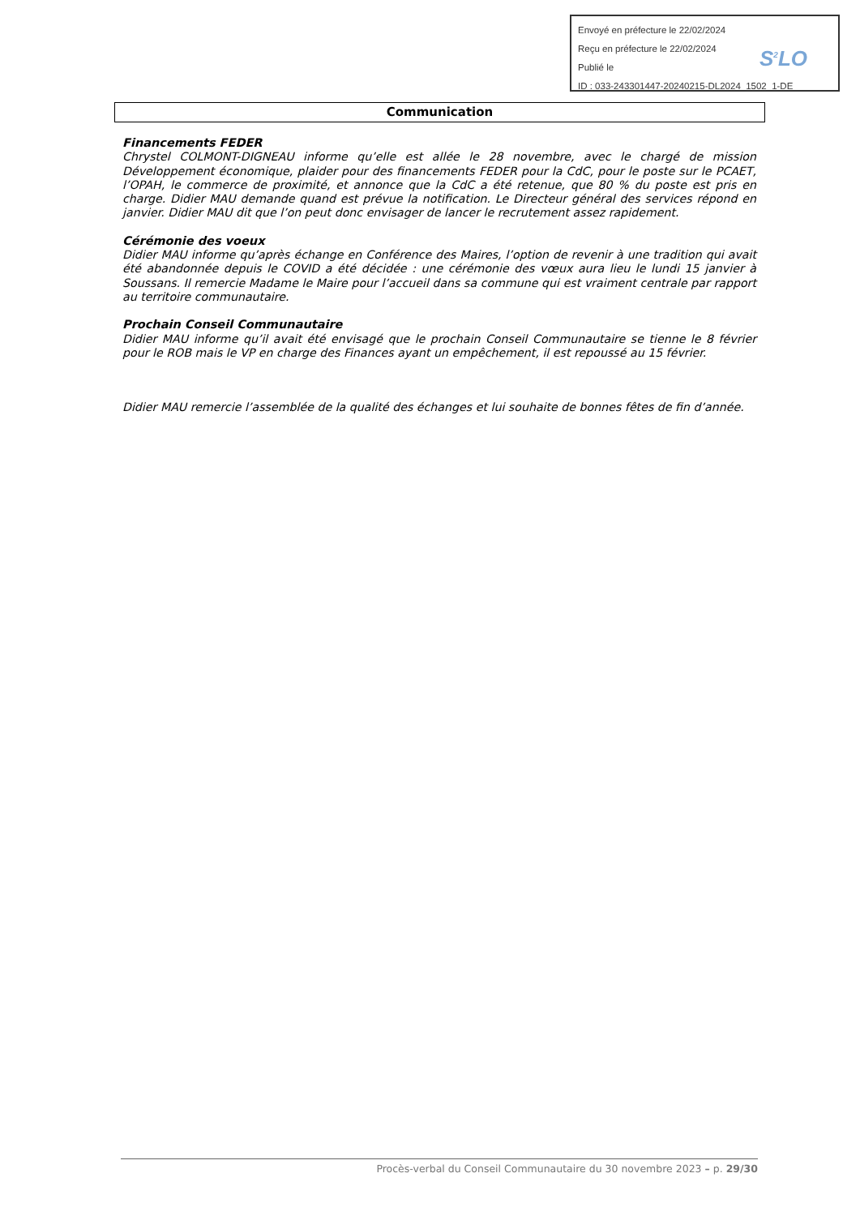Envoyé en préfecture le 22/02/2024
Reçu en préfecture le 22/02/2024
Publié le
ID : 033-243301447-20240215-DL2024_1502_1-DE
S<sup>2</sup>LO
Communication
Financements FEDER
Chrystel COLMONT-DIGNEAU informe qu’elle est allée le 28 novembre, avec le chargé de mission Développement économique, plaider pour des financements FEDER pour la CdC, pour le poste sur le PCAET, l’OPAH, le commerce de proximité, et annonce que la CdC a été retenue, que 80 % du poste est pris en charge. Didier MAU demande quand est prévue la notification. Le Directeur général des services répond en janvier. Didier MAU dit que l’on peut donc envisager de lancer le recrutement assez rapidement.
Cérémonie des voeux
Didier MAU informe qu’après échange en Conférence des Maires, l’option de revenir à une tradition qui avait été abandonnée depuis le COVID a été décidée : une cérémonie des vœux aura lieu le lundi 15 janvier à Soussans. Il remercie Madame le Maire pour l’accueil dans sa commune qui est vraiment centrale par rapport au territoire communautaire.
Prochain Conseil Communautaire
Didier MAU informe qu’il avait été envisagé que le prochain Conseil Communautaire se tienne le 8 février pour le ROB mais le VP en charge des Finances ayant un empêchement, il est repoussé au 15 février.
Didier MAU remercie l’assemblée de la qualité des échanges et lui souhaite de bonnes fêtes de fin d’année.
Procès-verbal du Conseil Communautaire du 30 novembre 2023 – p. 29/30